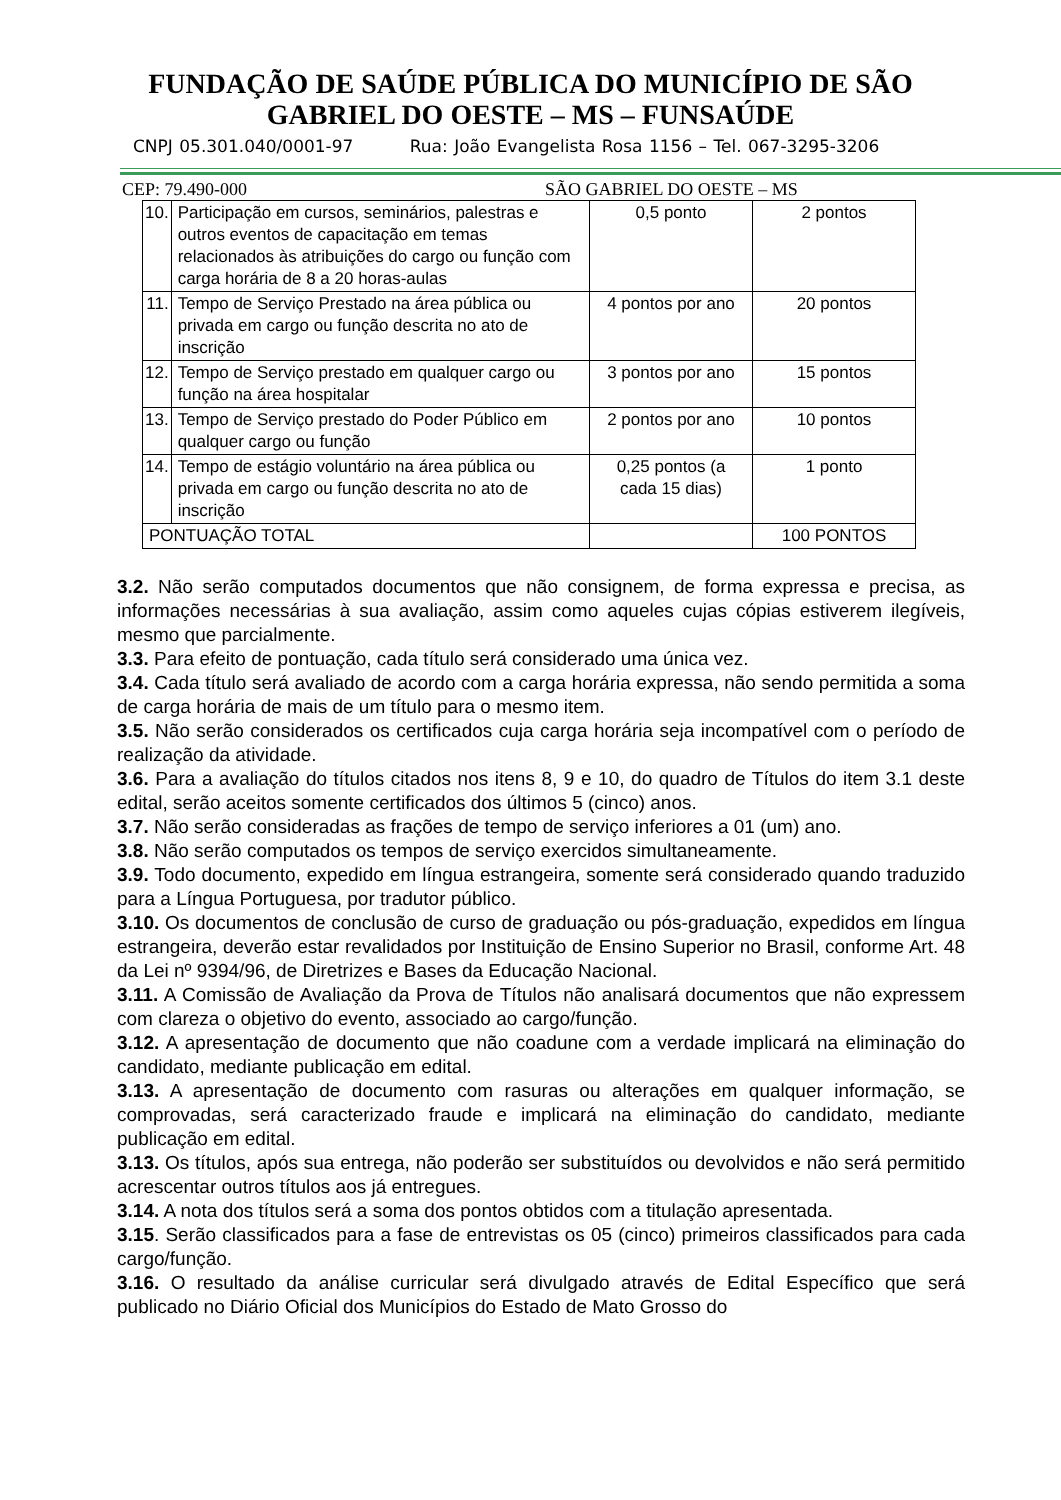FUNDAÇÃO DE SAÚDE PÚBLICA DO MUNICÍPIO DE SÃO
GABRIEL DO OESTE – MS – FUNSAÚDE
CNPJ 05.301.040/0001-97 Rua: João Evangelista Rosa 1156 – Tel. 067-3295-3206
CEP: 79.490-000 SÃO GABRIEL DO OESTE – MS
| 10. | Participação em cursos, seminários, palestras e outros eventos de capacitação em temas relacionados às atribuições do cargo ou função com carga horária de 8 a 20 horas-aulas | 0,5 ponto | 2 pontos |
| 11. | Tempo de Serviço Prestado na área pública ou privada em cargo ou função descrita no ato de inscrição | 4 pontos por ano | 20 pontos |
| 12. | Tempo de Serviço prestado em qualquer cargo ou função na área hospitalar | 3 pontos por ano | 15 pontos |
| 13. | Tempo de Serviço prestado do Poder Público em qualquer cargo ou função | 2 pontos por ano | 10 pontos |
| 14. | Tempo de estágio voluntário na área pública ou privada em cargo ou função descrita no ato de inscrição | 0,25 pontos (a cada 15 dias) | 1 ponto |
| PONTUAÇÃO TOTAL | | | 100 PONTOS |
3.2. Não serão computados documentos que não consignem, de forma expressa e precisa, as informações necessárias à sua avaliação, assim como aqueles cujas cópias estiverem ilegíveis, mesmo que parcialmente.
3.3. Para efeito de pontuação, cada título será considerado uma única vez.
3.4. Cada título será avaliado de acordo com a carga horária expressa, não sendo permitida a soma de carga horária de mais de um título para o mesmo item.
3.5. Não serão considerados os certificados cuja carga horária seja incompatível com o período de realização da atividade.
3.6. Para a avaliação do títulos citados nos itens 8, 9 e 10, do quadro de Títulos do item 3.1 deste edital, serão aceitos somente certificados dos últimos 5 (cinco) anos.
3.7. Não serão consideradas as frações de tempo de serviço inferiores a 01 (um) ano.
3.8. Não serão computados os tempos de serviço exercidos simultaneamente.
3.9. Todo documento, expedido em língua estrangeira, somente será considerado quando traduzido para a Língua Portuguesa, por tradutor público.
3.10. Os documentos de conclusão de curso de graduação ou pós-graduação, expedidos em língua estrangeira, deverão estar revalidados por Instituição de Ensino Superior no Brasil, conforme Art. 48 da Lei nº 9394/96, de Diretrizes e Bases da Educação Nacional.
3.11. A Comissão de Avaliação da Prova de Títulos não analisará documentos que não expressem com clareza o objetivo do evento, associado ao cargo/função.
3.12. A apresentação de documento que não coadune com a verdade implicará na eliminação do candidato, mediante publicação em edital.
3.13. A apresentação de documento com rasuras ou alterações em qualquer informação, se comprovadas, será caracterizado fraude e implicará na eliminação do candidato, mediante publicação em edital.
3.13. Os títulos, após sua entrega, não poderão ser substituídos ou devolvidos e não será permitido acrescentar outros títulos aos já entregues.
3.14. A nota dos títulos será a soma dos pontos obtidos com a titulação apresentada.
3.15. Serão classificados para a fase de entrevistas os 05 (cinco) primeiros classificados para cada cargo/função.
3.16. O resultado da análise curricular será divulgado através de Edital Específico que será publicado no Diário Oficial dos Municípios do Estado de Mato Grosso do